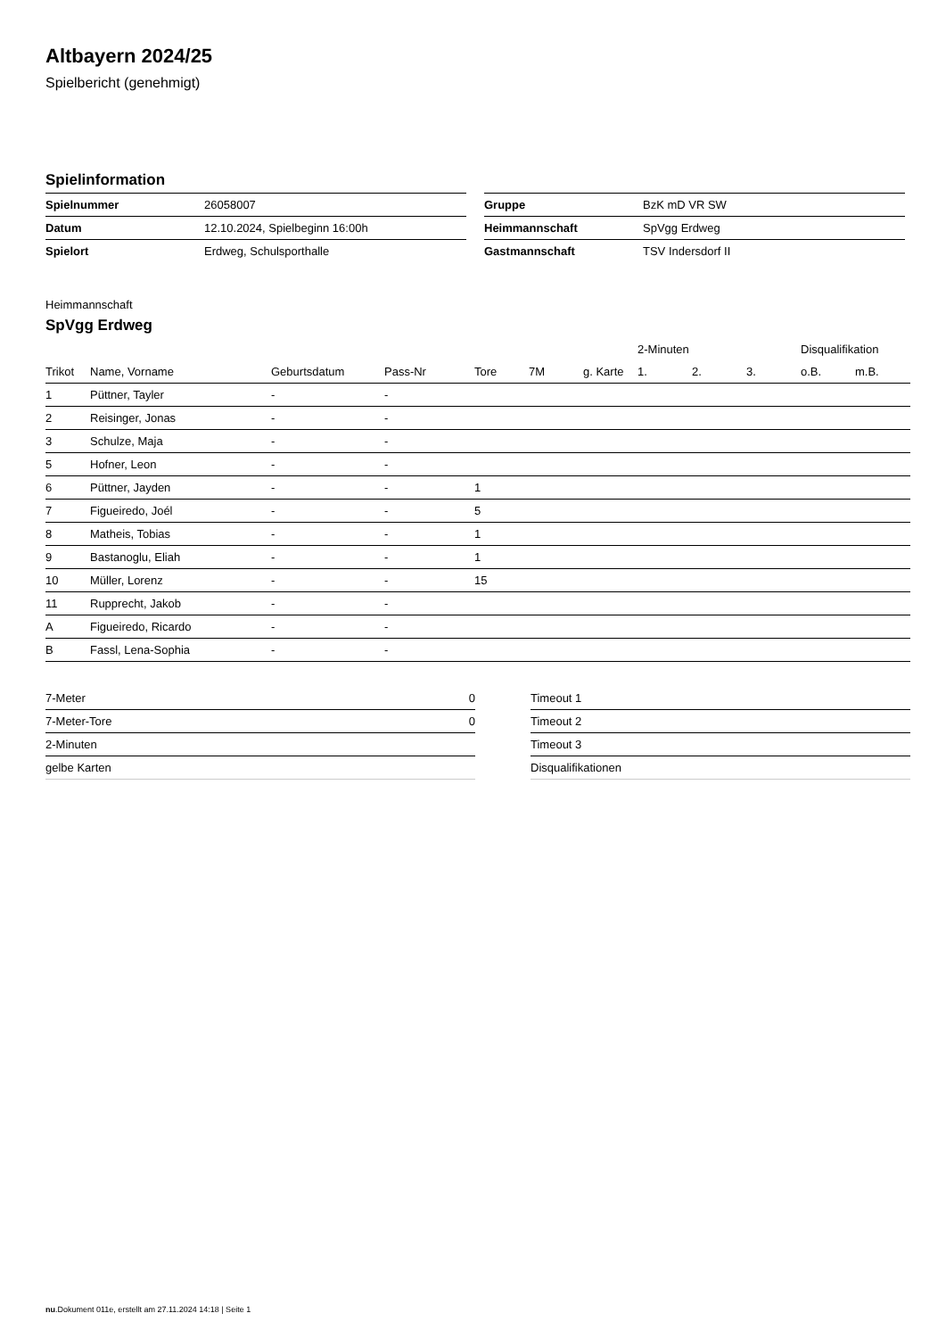Altbayern 2024/25
Spielbericht (genehmigt)
Spielinformation
| Spielnummer | 26058007 |
| Datum | 12.10.2024, Spielbeginn 16:00h |
| Spielort | Erdweg, Schulsporthalle |
| Gruppe | BzK mD VR SW |
| Heimmannschaft | SpVgg Erdweg |
| Gastmannschaft | TSV Indersdorf II |
Heimmannschaft
SpVgg Erdweg
| | | | | | | | 2-Minuten | | | Disqualifikation | |
| --- | --- | --- | --- | --- | --- | --- | --- | --- | --- | --- | --- |
| Trikot | Name, Vorname | Geburtsdatum | Pass-Nr | Tore | 7M | g. Karte | 1. | 2. | 3. | o.B. | m.B. |
| 1 | Püttner, Tayler | - | - | | | | | | | | |
| 2 | Reisinger, Jonas | - | - | | | | | | | | |
| 3 | Schulze, Maja | - | - | | | | | | | | |
| 5 | Hofner, Leon | - | - | | | | | | | | |
| 6 | Püttner, Jayden | - | - | 1 | | | | | | | |
| 7 | Figueiredo, Joél | - | - | 5 | | | | | | | |
| 8 | Matheis, Tobias | - | - | 1 | | | | | | | |
| 9 | Bastanoglu, Eliah | - | - | 1 | | | | | | | |
| 10 | Müller, Lorenz | - | - | 15 | | | | | | | |
| 11 | Rupprecht, Jakob | - | - | | | | | | | | |
| A | Figueiredo, Ricardo | - | - | | | | | | | | |
| B | Fassl, Lena-Sophia | - | - | | | | | | | | |
| 7-Meter | 0 |
| 7-Meter-Tore | 0 |
| 2-Minuten | |
| gelbe Karten | |
| Timeout 1 |
| Timeout 2 |
| Timeout 3 |
| Disqualifikationen |
nu.Dokument 011e, erstellt am 27.11.2024 14:18 | Seite 1